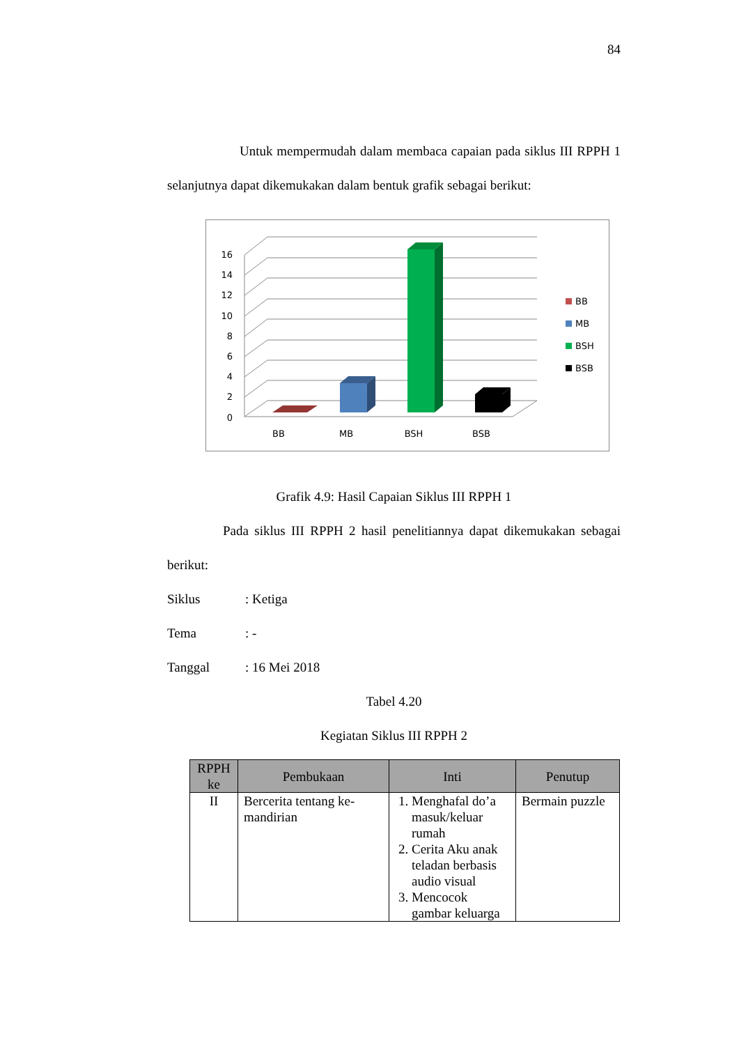84
Untuk mempermudah dalam membaca capaian pada siklus III RPPH 1 selanjutnya dapat dikemukakan dalam bentuk grafik sebagai berikut:
16
14
12
10
8
6
4
2
0
BB
MB
BSH
BSB
BB
MB
BSH
BSB
Grafik 4.9: Hasil Capaian Siklus III RPPH 1
Pada siklus III RPPH 2 hasil penelitiannya dapat dikemukakan sebagai berikut:
Siklus: Ketiga
Tema: -
Tanggal: 16 Mei 2018
Tabel 4.20
Kegiatan Siklus III RPPH 2
| RPPH ke | Pembukaan | Inti | Penutup |
| --- | --- | --- | --- |
| II | Bercerita tentang ke-mandirian | 1. Menghafal do’a masuk/keluar rumah 2. Cerita Aku anak teladan berbasis audio visual 3. Mencocok gambar keluarga | Bermain puzzle |